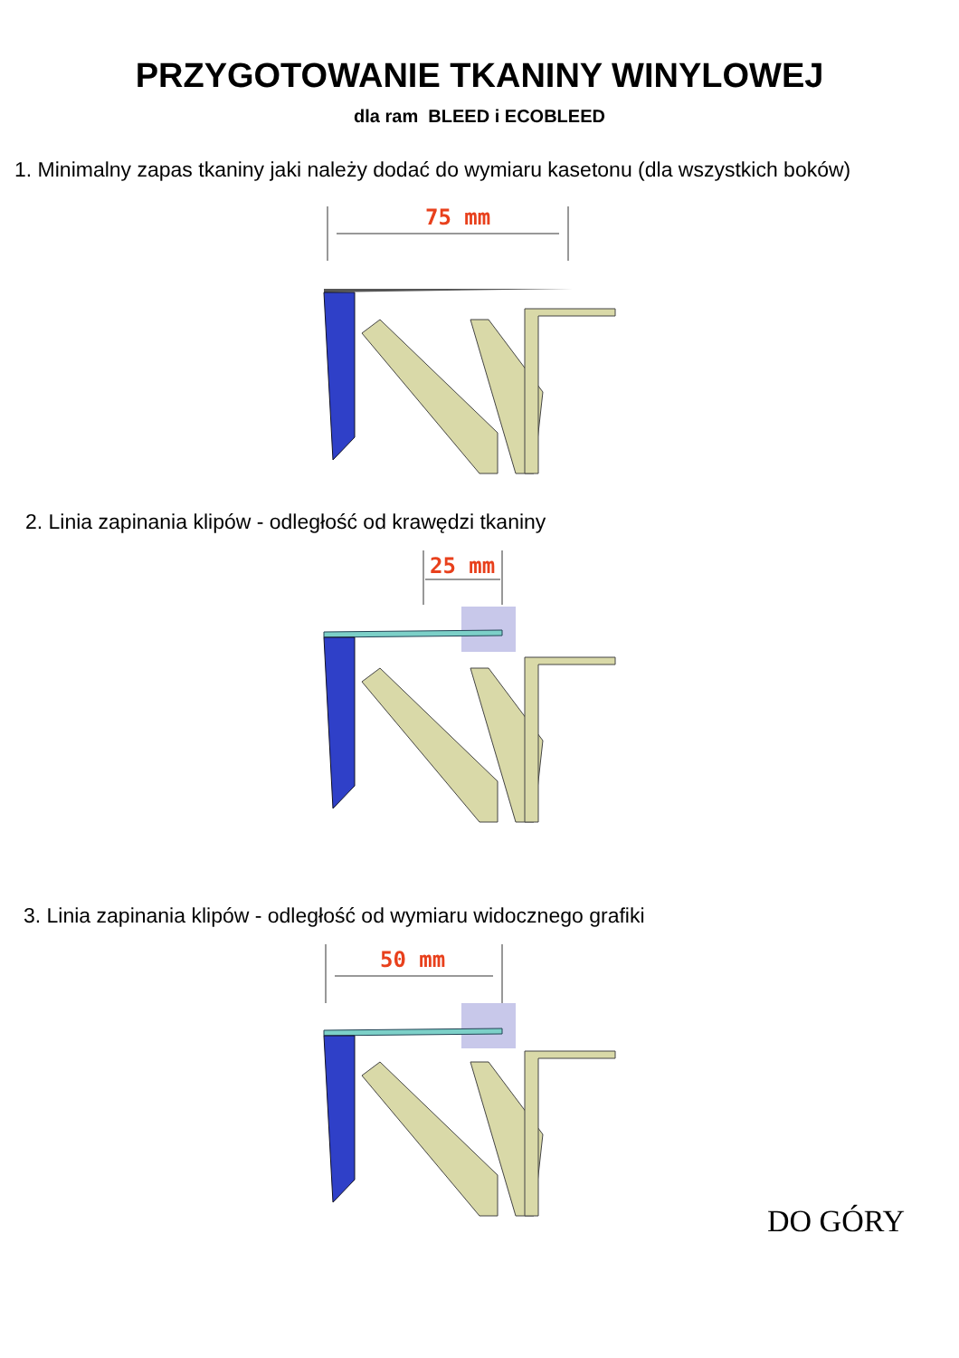PRZYGOTOWANIE TKANINY WINYLOWEJ
dla ram BLEED i ECOBLEED
1. Minimalny zapas tkaniny jaki należy dodać do wymiaru kasetonu (dla wszystkich boków)
75 mm
2. Linia zapinania klipów - odległość od krawędzi tkaniny
25 mm
3. Linia zapinania klipów - odległość od wymiaru widocznego grafiki
50 mm
DO GÓRY